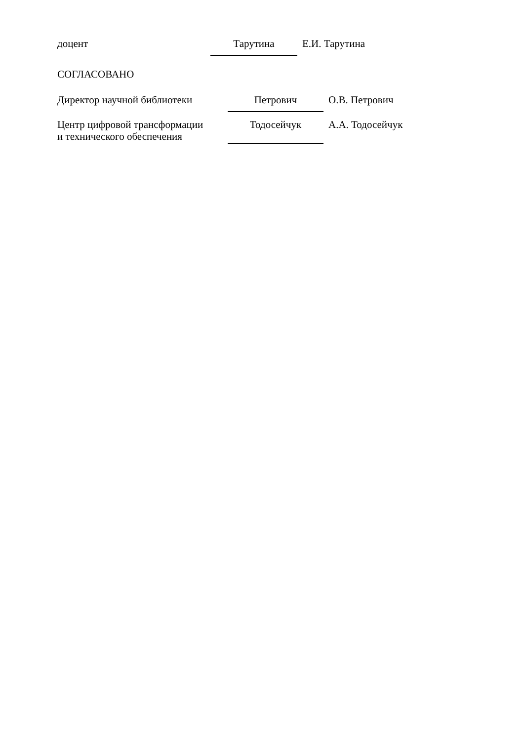доцент Тарутина Е.И. Тарутина
СОГЛАСОВАНО
Директор научной библиотеки Петрович О.В. Петрович
Центр цифровой трансформации
и технического обеспечения
Тодосейчук
А.А. Тодосейчук